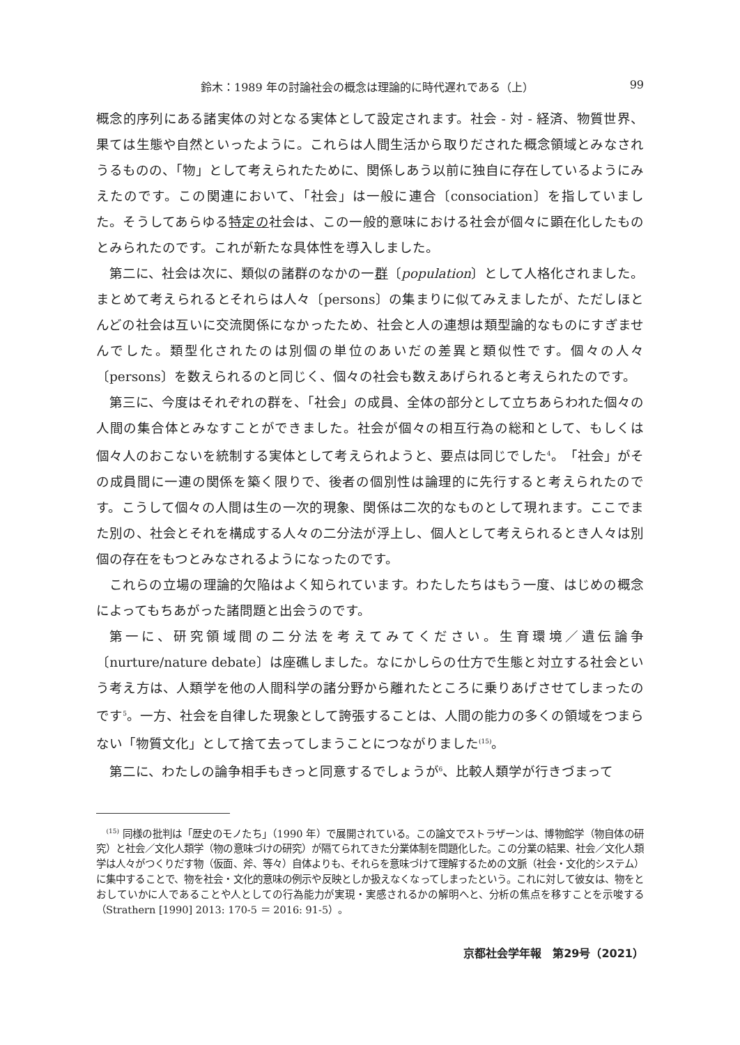鈴木：1989 年の討論社会の概念は理論的に時代遅れである（上） 99
概念的序列にある諸実体の対となる実体として設定されます。社会 - 対 - 経済、物質世界、果ては生態や自然といったように。これらは人間生活から取りだされた概念領域とみなされうるものの、「物」として考えられたために、関係しあう以前に独自に存在しているようにみえたのです。この関連において、「社会」は一般に連合〔consociation〕を指していました。そうしてあらゆる特定の社会は、この一般的意味における社会が個々に顕在化したものとみられたのです。これが新たな具体性を導入しました。
第二に、社会は次に、類似の諸群のなかの一群〔population〕として人格化されました。まとめて考えられるとそれらは人々〔persons〕の集まりに似てみえましたが、ただしほとんどの社会は互いに交流関係になかったため、社会と人の連想は類型論的なものにすぎませんでした。類型化されたのは別個の単位のあいだの差異と類似性です。個々の人々〔persons〕を数えられるのと同じく、個々の社会も数えあげられると考えられたのです。
第三に、今度はそれぞれの群を、「社会」の成員、全体の部分として立ちあらわれた個々の人間の集合体とみなすことができました。社会が個々の相互行為の総和として、もしくは個々人のおこないを統制する実体として考えられようと、要点は同じでした<sup>4</sup>。「社会」がその成員間に一連の関係を築く限りで、後者の個別性は論理的に先行すると考えられたのです。こうして個々の人間は生の一次的現象、関係は二次的なものとして現れます。ここでまた別の、社会とそれを構成する人々の二分法が浮上し、個人として考えられるとき人々は別個の存在をもつとみなされるようになったのです。
これらの立場の理論的欠陥はよく知られています。わたしたちはもう一度、はじめの概念によってもちあがった諸問題と出会うのです。
第一に、研究領域間の二分法を考えてみてください。生育環境／遺伝論争〔nurture/nature debate〕は座礁しました。なにかしらの仕方で生態と対立する社会という考え方は、人類学を他の人間科学の諸分野から離れたところに乗りあげさせてしまったのです<sup>5</sup>。一方、社会を自律した現象として誇張することは、人間の能力の多くの領域をつまらない「物質文化」として捨て去ってしまうことにつながりました<sup>(15)</sup>。
第二に、わたしの論争相手もきっと同意するでしょうが<sup>6</sup>、比較人類学が行きづまって
<sup>(15)</sup> 同様の批判は「歴史のモノたち」（1990 年）で展開されている。この論文でストラザーンは、博物館学（物自体の研究）と社会／文化人類学（物の意味づけの研究）が隔てられてきた分業体制を問題化した。この分業の結果、社会／文化人類学は人々がつくりだす物（仮面、斧、等々）自体よりも、それらを意味づけて理解するための文脈（社会・文化的システム）に集中することで、物を社会・文化的意味の例示や反映としか扱えなくなってしまったという。これに対して彼女は、物をとおしていかに人であることや人としての行為能力が実現・実感されるかの解明へと、分析の焦点を移すことを示唆する（Strathern [1990] 2013: 170-5 ＝ 2016: 91-5）。
京都社会学年報　第29号（2021）